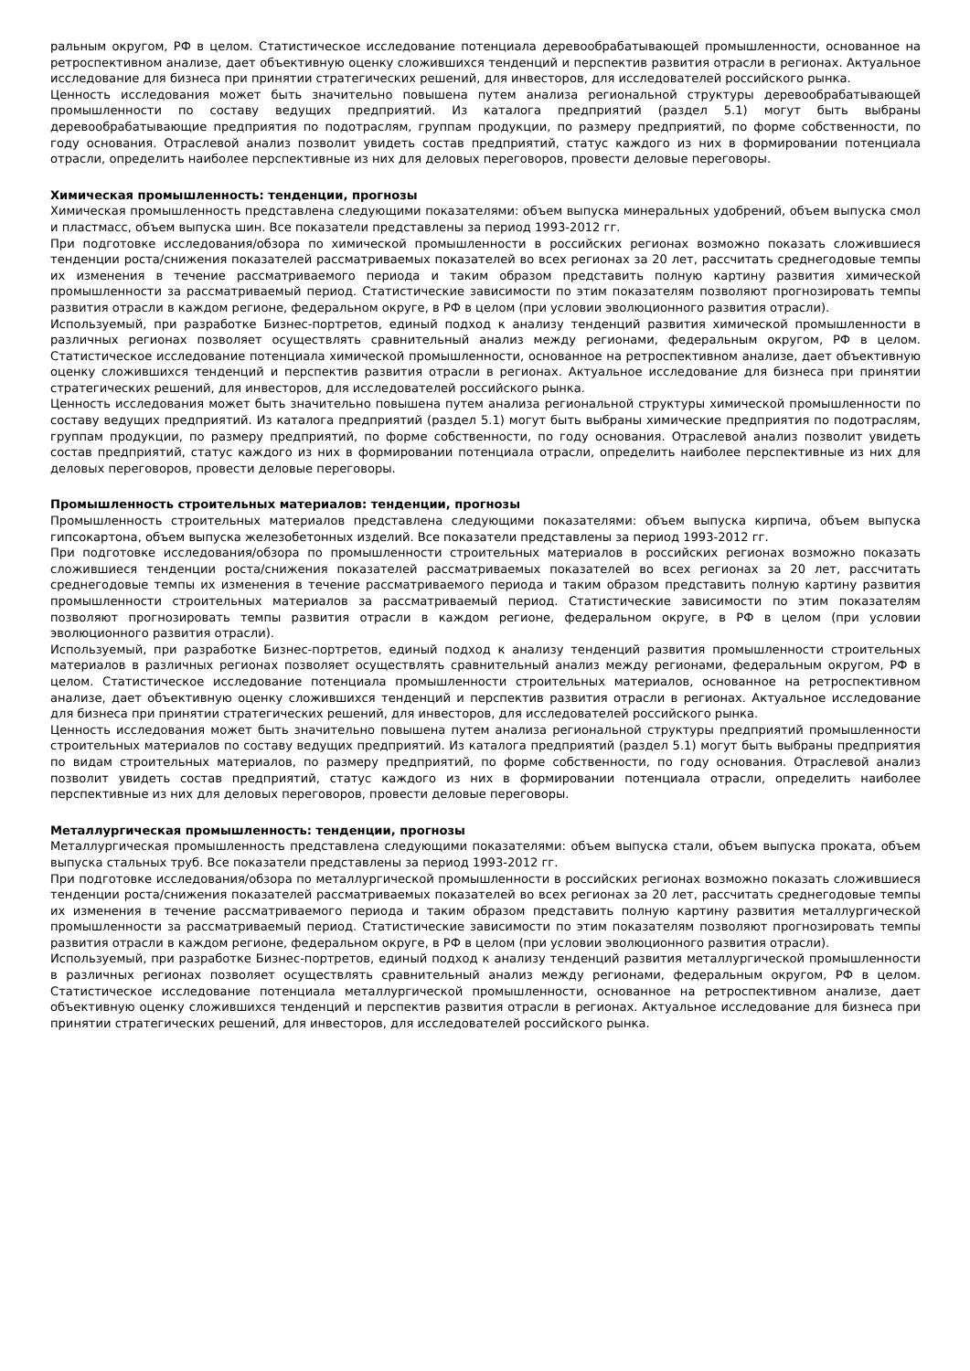ральным округом, РФ в целом. Статистическое исследование потенциала деревообрабатывающей промышленности, основанное на ретроспективном анализе, дает объективную оценку сложившихся тенденций и перспектив развития отрасли в регионах. Актуальное исследование для бизнеса при принятии стратегических решений, для инвесторов, для исследователей российского рынка.
Ценность исследования может быть значительно повышена путем анализа региональной структуры деревообрабатывающей промышленности по составу ведущих предприятий. Из каталога предприятий (раздел 5.1) могут быть выбраны деревообрабатывающие предприятия по подотраслям, группам продукции, по размеру предприятий, по форме собственности, по году основания. Отраслевой анализ позволит увидеть состав предприятий, статус каждого из них в формировании потенциала отрасли, определить наиболее перспективные из них для деловых переговоров, провести деловые переговоры.
Химическая промышленность: тенденции, прогнозы
Химическая промышленность представлена следующими показателями: объем выпуска минеральных удобрений, объем выпуска смол и пластмасс, объем выпуска шин. Все показатели представлены за период 1993-2012 гг.
При подготовке исследования/обзора по химической промышленности в российских регионах возможно показать сложившиеся тенденции роста/снижения показателей рассматриваемых показателей во всех регионах за 20 лет, рассчитать среднегодовые темпы их изменения в течение рассматриваемого периода и таким образом представить полную картину развития химической промышленности за рассматриваемый период. Статистические зависимости по этим показателям позволяют прогнозировать темпы развития отрасли в каждом регионе, федеральном округе, в РФ в целом (при условии эволюционного развития отрасли).
Используемый, при разработке Бизнес-портретов, единый подход к анализу тенденций развития химической промышленности в различных регионах позволяет осуществлять сравнительный анализ между регионами, федеральным округом, РФ в целом. Статистическое исследование потенциала химической промышленности, основанное на ретроспективном анализе, дает объективную оценку сложившихся тенденций и перспектив развития отрасли в регионах. Актуальное исследование для бизнеса при принятии стратегических решений, для инвесторов, для исследователей российского рынка.
Ценность исследования может быть значительно повышена путем анализа региональной структуры химической промышленности по составу ведущих предприятий. Из каталога предприятий (раздел 5.1) могут быть выбраны химические предприятия по подотраслям, группам продукции, по размеру предприятий, по форме собственности, по году основания. Отраслевой анализ позволит увидеть состав предприятий, статус каждого из них в формировании потенциала отрасли, определить наиболее перспективные из них для деловых переговоров, провести деловые переговоры.
Промышленность строительных материалов: тенденции, прогнозы
Промышленность строительных материалов представлена следующими показателями: объем выпуска кирпича, объем выпуска гипсокартона, объем выпуска железобетонных изделий. Все показатели представлены за период 1993-2012 гг.
При подготовке исследования/обзора по промышленности строительных материалов в российских регионах возможно показать сложившиеся тенденции роста/снижения показателей рассматриваемых показателей во всех регионах за 20 лет, рассчитать среднегодовые темпы их изменения в течение рассматриваемого периода и таким образом представить полную картину развития промышленности строительных материалов за рассматриваемый период. Статистические зависимости по этим показателям позволяют прогнозировать темпы развития отрасли в каждом регионе, федеральном округе, в РФ в целом (при условии эволюционного развития отрасли).
Используемый, при разработке Бизнес-портретов, единый подход к анализу тенденций развития промышленности строительных материалов в различных регионах позволяет осуществлять сравнительный анализ между регионами, федеральным округом, РФ в целом. Статистическое исследование потенциала промышленности строительных материалов, основанное на ретроспективном анализе, дает объективную оценку сложившихся тенденций и перспектив развития отрасли в регионах. Актуальное исследование для бизнеса при принятии стратегических решений, для инвесторов, для исследователей российского рынка.
Ценность исследования может быть значительно повышена путем анализа региональной структуры предприятий промышленности строительных материалов по составу ведущих предприятий. Из каталога предприятий (раздел 5.1) могут быть выбраны предприятия по видам строительных материалов, по размеру предприятий, по форме собственности, по году основания. Отраслевой анализ позволит увидеть состав предприятий, статус каждого из них в формировании потенциала отрасли, определить наиболее перспективные из них для деловых переговоров, провести деловые переговоры.
Металлургическая промышленность: тенденции, прогнозы
Металлургическая промышленность представлена следующими показателями: объем выпуска стали, объем выпуска проката, объем выпуска стальных труб. Все показатели представлены за период 1993-2012 гг.
При подготовке исследования/обзора по металлургической промышленности в российских регионах возможно показать сложившиеся тенденции роста/снижения показателей рассматриваемых показателей во всех регионах за 20 лет, рассчитать среднегодовые темпы их изменения в течение рассматриваемого периода и таким образом представить полную картину развития металлургической промышленности за рассматриваемый период. Статистические зависимости по этим показателям позволяют прогнозировать темпы развития отрасли в каждом регионе, федеральном округе, в РФ в целом (при условии эволюционного развития отрасли).
Используемый, при разработке Бизнес-портретов, единый подход к анализу тенденций развития металлургической промышленности в различных регионах позволяет осуществлять сравнительный анализ между регионами, федеральным округом, РФ в целом. Статистическое исследование потенциала металлургической промышленности, основанное на ретроспективном анализе, дает объективную оценку сложившихся тенденций и перспектив развития отрасли в регионах. Актуальное исследование для бизнеса при принятии стратегических решений, для инвесторов, для исследователей российского рынка.